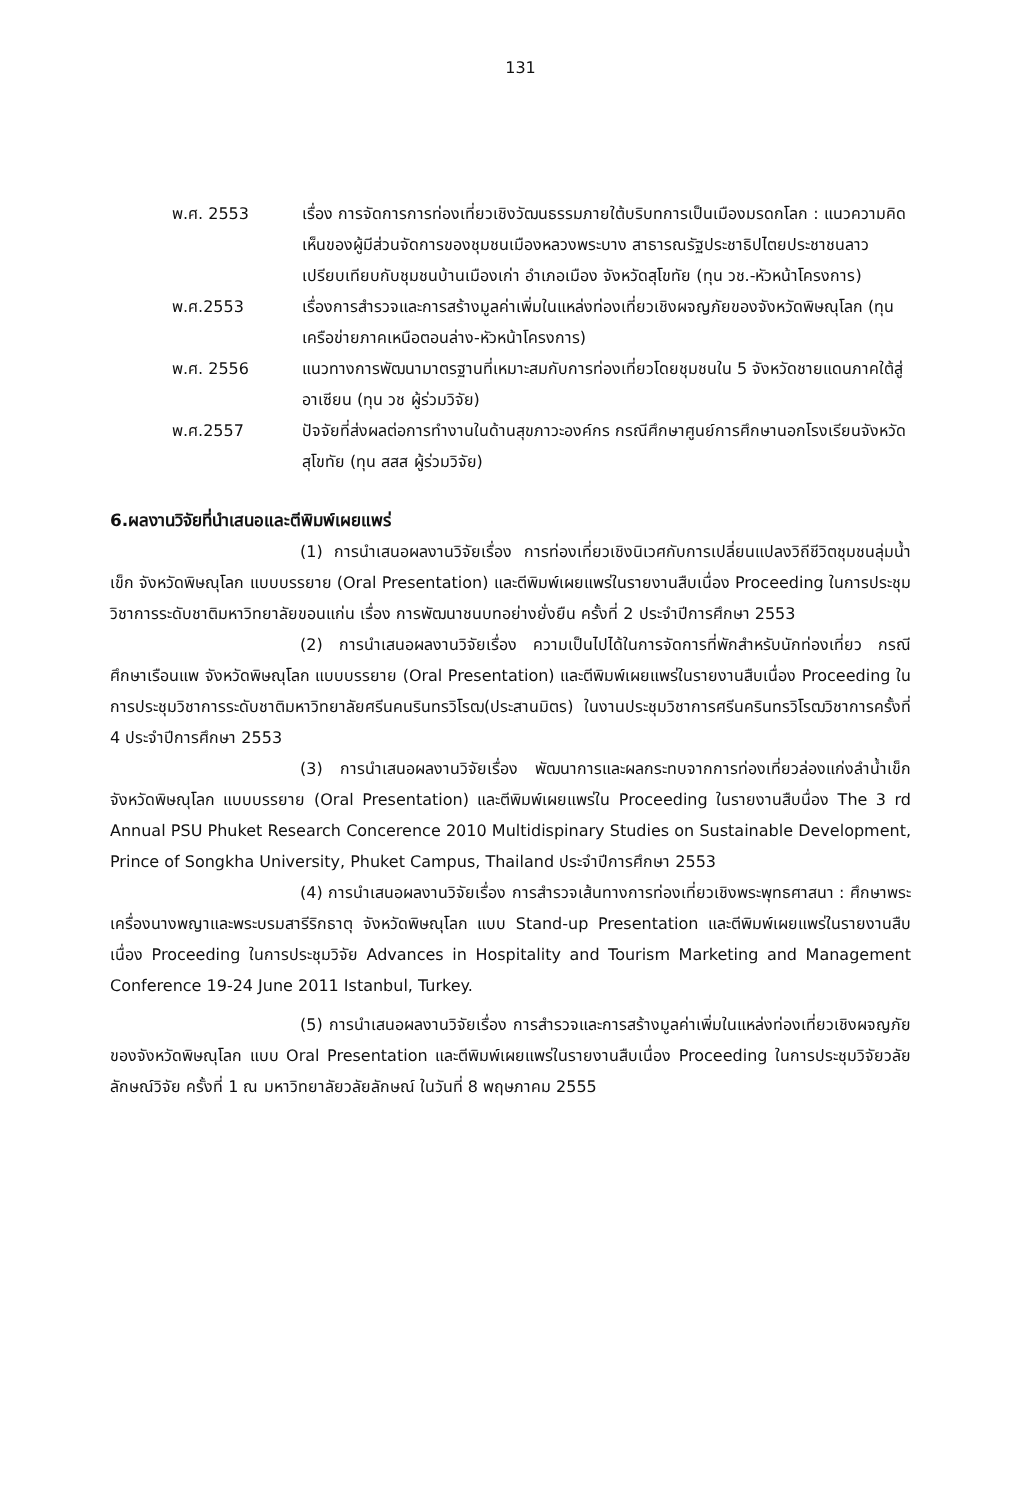131
พ.ศ. 2553 เรื่อง การจัดการการท่องเที่ยวเชิงวัฒนธรรมภายใต้บริบทการเป็นเมืองมรดกโลก : แนวความคิดเห็นของผู้มีส่วนจัดการของชุมชนเมืองหลวงพระบาง สาธารณรัฐประชาธิปไตยประชาชนลาวเปรียบเทียบกับชุมชนบ้านเมืองเก่า อำเภอเมือง จังหวัดสุโขทัย (ทุน วช.-หัวหน้าโครงการ)
พ.ศ.2553 เรื่องการสำรวจและการสร้างมูลค่าเพิ่มในแหล่งท่องเที่ยวเชิงผจญภัยของจังหวัดพิษณุโลก (ทุนเครือข่ายภาคเหนือตอนล่าง-หัวหน้าโครงการ)
พ.ศ. 2556 แนวทางการพัฒนามาตรฐานที่เหมาะสมกับการท่องเที่ยวโดยชุมชนใน 5 จังหวัดชายแดนภาคใต้สู่อาเซียน (ทุน วช ผู้ร่วมวิจัย)
พ.ศ.2557 ปัจจัยที่ส่งผลต่อการทำงานในด้านสุขภาวะองค์กร กรณีศึกษาศูนย์การศึกษานอกโรงเรียนจังหวัดสุโขทัย (ทุน สสส ผู้ร่วมวิจัย)
6.ผลงานวิจัยที่นำเสนอและตีพิมพ์เผยแพร่
(1) การนำเสนอผลงานวิจัยเรื่อง การท่องเที่ยวเชิงนิเวศกับการเปลี่ยนแปลงวิถีชีวิตชุมชนลุ่มน้ำเข็ก จังหวัดพิษณุโลก แบบบรรยาย (Oral Presentation) และตีพิมพ์เผยแพร่ในรายงานสืบเนื่อง Proceeding ในการประชุมวิชาการระดับชาติมหาวิทยาลัยขอนแก่น เรื่อง การพัฒนาชนบทอย่างยั่งยืน ครั้งที่ 2 ประจำปีการศึกษา 2553
(2) การนำเสนอผลงานวิจัยเรื่อง ความเป็นไปได้ในการจัดการที่พักสำหรับนักท่องเที่ยว กรณีศึกษาเรือนแพ จังหวัดพิษณุโลก แบบบรรยาย (Oral Presentation) และตีพิมพ์เผยแพร่ในรายงานสืบเนื่อง Proceeding ในการประชุมวิชาการระดับชาติมหาวิทยาลัยศรีนคนรินทรวิโรฒ(ประสานมิตร) ในงานประชุมวิชาการศรีนครินทรวิโรฒวิชาการครั้งที่ 4 ประจำปีการศึกษา 2553
(3) การนำเสนอผลงานวิจัยเรื่อง พัฒนาการและผลกระทบจากการท่องเที่ยวล่องแก่งลำน้ำเข็ก จังหวัดพิษณุโลก แบบบรรยาย (Oral Presentation) และตีพิมพ์เผยแพร่ใน Proceeding ในรายงานสืบนื่อง The 3 rd Annual PSU Phuket Research Concerence 2010 Multidispinary Studies on Sustainable Development, Prince of Songkha University, Phuket Campus, Thailand ประจำปีการศึกษา 2553
(4) การนำเสนอผลงานวิจัยเรื่อง การสำรวจเส้นทางการท่องเที่ยวเชิงพระพุทธศาสนา : ศึกษาพระเครื่องนางพญาและพระบรมสารีริกธาตุ จังหวัดพิษณุโลก แบบ Stand-up Presentation และตีพิมพ์เผยแพร่ในรายงานสืบเนื่อง Proceeding ในการประชุมวิจัย Advances in Hospitality and Tourism Marketing and Management Conference 19-24 June 2011 Istanbul, Turkey.
(5) การนำเสนอผลงานวิจัยเรื่อง การสำรวจและการสร้างมูลค่าเพิ่มในแหล่งท่องเที่ยวเชิงผจญภัยของจังหวัดพิษณุโลก แบบ Oral Presentation และตีพิมพ์เผยแพร่ในรายงานสืบเนื่อง Proceeding ในการประชุมวิจัยวลัยลักษณ์วิจัย ครั้งที่ 1 ณ มหาวิทยาลัยวลัยลักษณ์ ในวันที่ 8 พฤษภาคม 2555